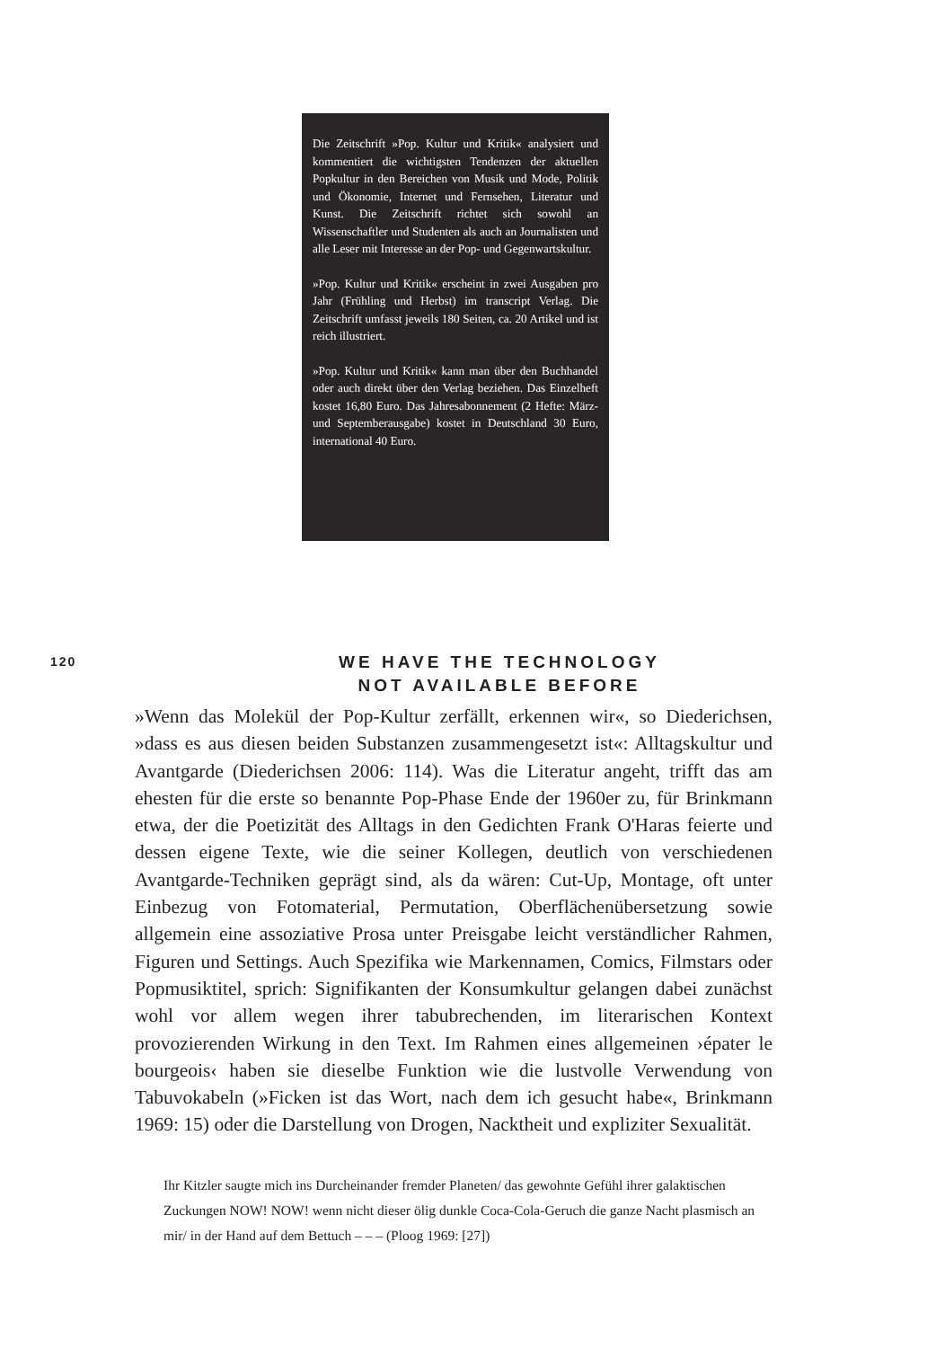Die Zeitschrift »Pop. Kultur und Kritik« analysiert und kommentiert die wichtigsten Tendenzen der aktuellen Popkultur in den Bereichen von Musik und Mode, Politik und Ökonomie, Internet und Fernsehen, Literatur und Kunst. Die Zeitschrift richtet sich sowohl an Wissenschaftler und Studenten als auch an Journalisten und alle Leser mit Interesse an der Pop- und Gegenwartskultur.
»Pop. Kultur und Kritik« erscheint in zwei Ausgaben pro Jahr (Frühling und Herbst) im transcript Verlag. Die Zeitschrift umfasst jeweils 180 Seiten, ca. 20 Artikel und ist reich illustriert.
»Pop. Kultur und Kritik« kann man über den Buchhandel oder auch direkt über den Verlag beziehen. Das Einzelheft kostet 16,80 Euro. Das Jahresabonnement (2 Hefte: März- und Septemberausgabe) kostet in Deutschland 30 Euro, international 40 Euro.
120
WE HAVE THE TECHNOLOGY
NOT AVAILABLE BEFORE
»Wenn das Molekül der Pop-Kultur zerfällt, erkennen wir«, so Diederichsen, »dass es aus diesen beiden Substanzen zusammengesetzt ist«: Alltagskultur und Avantgarde (Diederichsen 2006: 114). Was die Literatur angeht, trifft das am ehesten für die erste so benannte Pop-Phase Ende der 1960er zu, für Brinkmann etwa, der die Poetizität des Alltags in den Gedichten Frank O'Haras feierte und dessen eigene Texte, wie die seiner Kollegen, deutlich von verschiedenen Avantgarde-Techniken geprägt sind, als da wären: Cut-Up, Montage, oft unter Einbezug von Fotomaterial, Permutation, Oberflächenübersetzung sowie allgemein eine assoziative Prosa unter Preisgabe leicht verständlicher Rahmen, Figuren und Settings. Auch Spezifika wie Markennamen, Comics, Filmstars oder Popmusiktitel, sprich: Signifikanten der Konsumkultur gelangen dabei zunächst wohl vor allem wegen ihrer tabubrechenden, im literarischen Kontext provozierenden Wirkung in den Text. Im Rahmen eines allgemeinen ›épater le bourgeois‹ haben sie dieselbe Funktion wie die lustvolle Verwendung von Tabuvokabeln (»Ficken ist das Wort, nach dem ich gesucht habe«, Brinkmann 1969: 15) oder die Darstellung von Drogen, Nacktheit und expliziter Sexualität.
Ihr Kitzler saugte mich ins Durcheinander fremder Planeten/ das gewohnte Gefühl ihrer galaktischen Zuckungen NOW! NOW! wenn nicht dieser ölig dunkle Coca-Cola-Geruch die ganze Nacht plasmisch an mir/ in der Hand auf dem Bettuch – – – (Ploog 1969: [27])